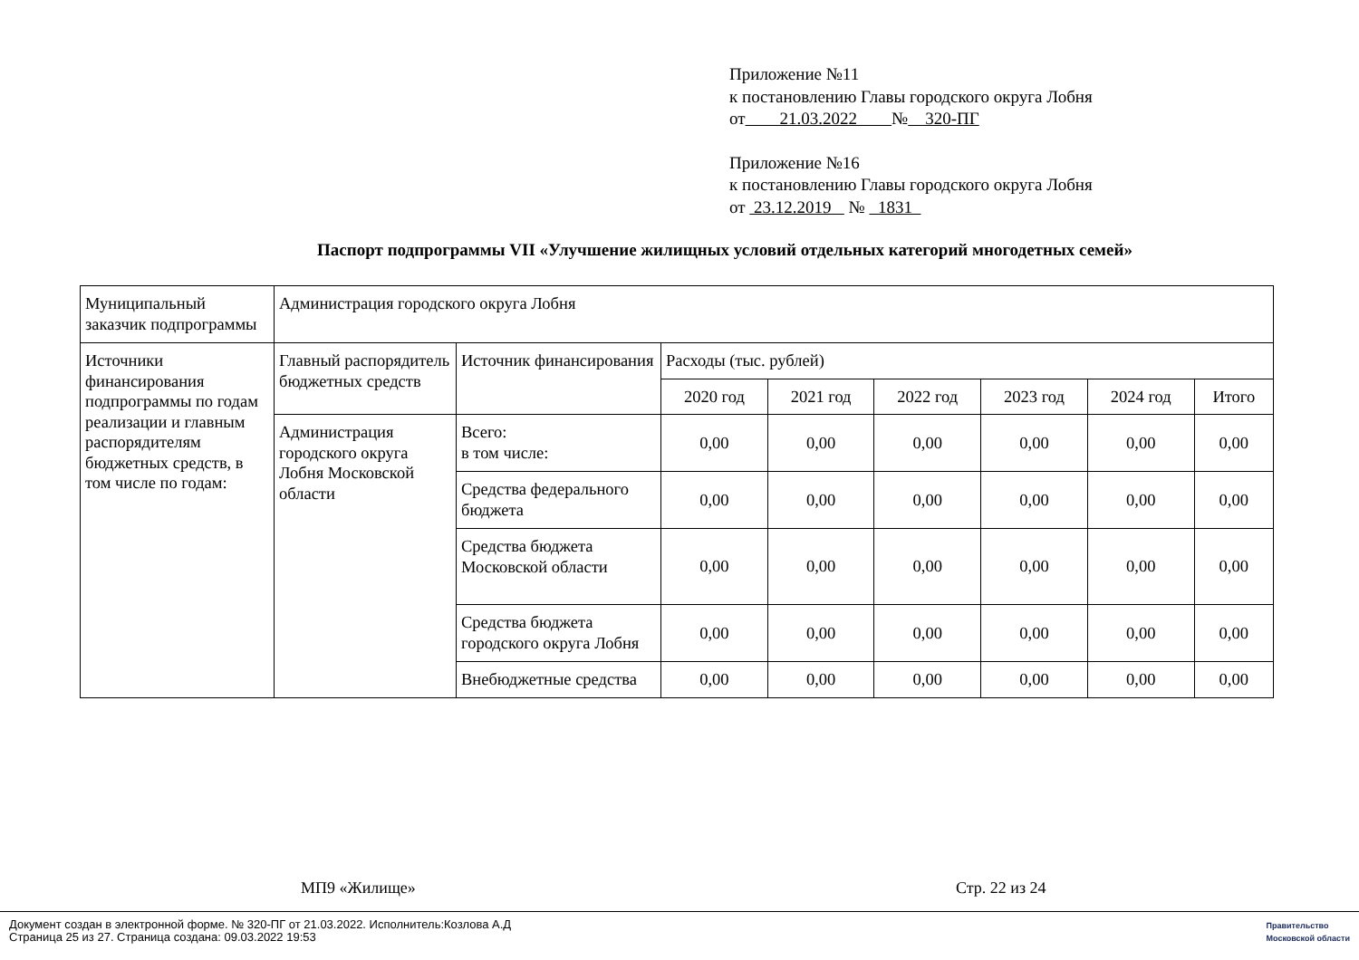Приложение №11
к постановлению Главы городского округа Лобня
от 21.03.2022 № 320-ПГ
Приложение №16
к постановлению Главы городского округа Лобня
от 23.12.2019 № 1831
Паспорт подпрограммы VII «Улучшение жилищных условий отдельных категорий многодетных семей»
| Муниципальный заказчик подпрограммы | Администрация городского округа Лобня | | | | | | | |
| Источники финансирования подпрограммы по годам реализации и главным распорядителям бюджетных средств, в том числе по годам: | Главный распорядитель бюджетных средств | Источник финансирования | Расходы (тыс. рублей) | | | | | |
| | | | 2020 год | 2021 год | 2022 год | 2023 год | 2024 год | Итого |
| | Администрация городского округа Лобня Московской области | Всего: в том числе: | 0,00 | 0,00 | 0,00 | 0,00 | 0,00 | 0,00 |
| | | Средства федерального бюджета | 0,00 | 0,00 | 0,00 | 0,00 | 0,00 | 0,00 |
| | | Средства бюджета Московской области | 0,00 | 0,00 | 0,00 | 0,00 | 0,00 | 0,00 |
| | | Средства бюджета городского округа Лобня | 0,00 | 0,00 | 0,00 | 0,00 | 0,00 | 0,00 |
| | | Внебюджетные средства | 0,00 | 0,00 | 0,00 | 0,00 | 0,00 | 0,00 |
МП9 «Жилище» Стр. 22 из 24
Документ создан в электронной форме. № 320-ПГ от 21.03.2022. Исполнитель:Козлова А.Д
Страница 25 из 27. Страница создана: 09.03.2022 19:53
Правительство
Московской области